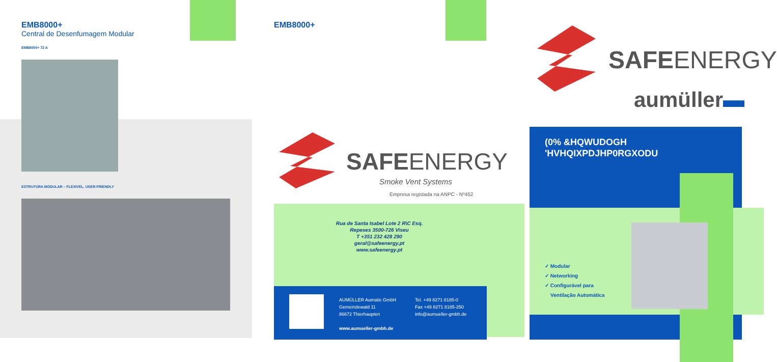EMB8000+
Central de Desenfumagem Modular
EMB8000+ 72 A
ESTRUTURA MODULAR – FLEXIVEL, USER-FRIENDLY
EMB8000+
SAFEENERGY
Smoke Vent Systems
Empresa registada na ANPC - Nº452
Rua de Santa Isabel Lote 2 R\C Esq.
Repeses 3500-726 Viseu
T +351 232 428 290
geral@safeenergy.pt
www.safeenergy.pt
AUMÜLLER Aumatic GmbH
Gemeindewald 11
86672 Thierhaupten
www.aumueller-gmbh.de
Tel. +49 8271 8185-0
Fax +49 8271 8185-250
info@aumueller-gmbh.de
SAFEENERGY
aumüller▬
(0% &HQWUDOGH
'HVHQIXPDJHP0RGXODU
✓ Modular
✓ Networking
✓ Configurável para
Ventilação Automática